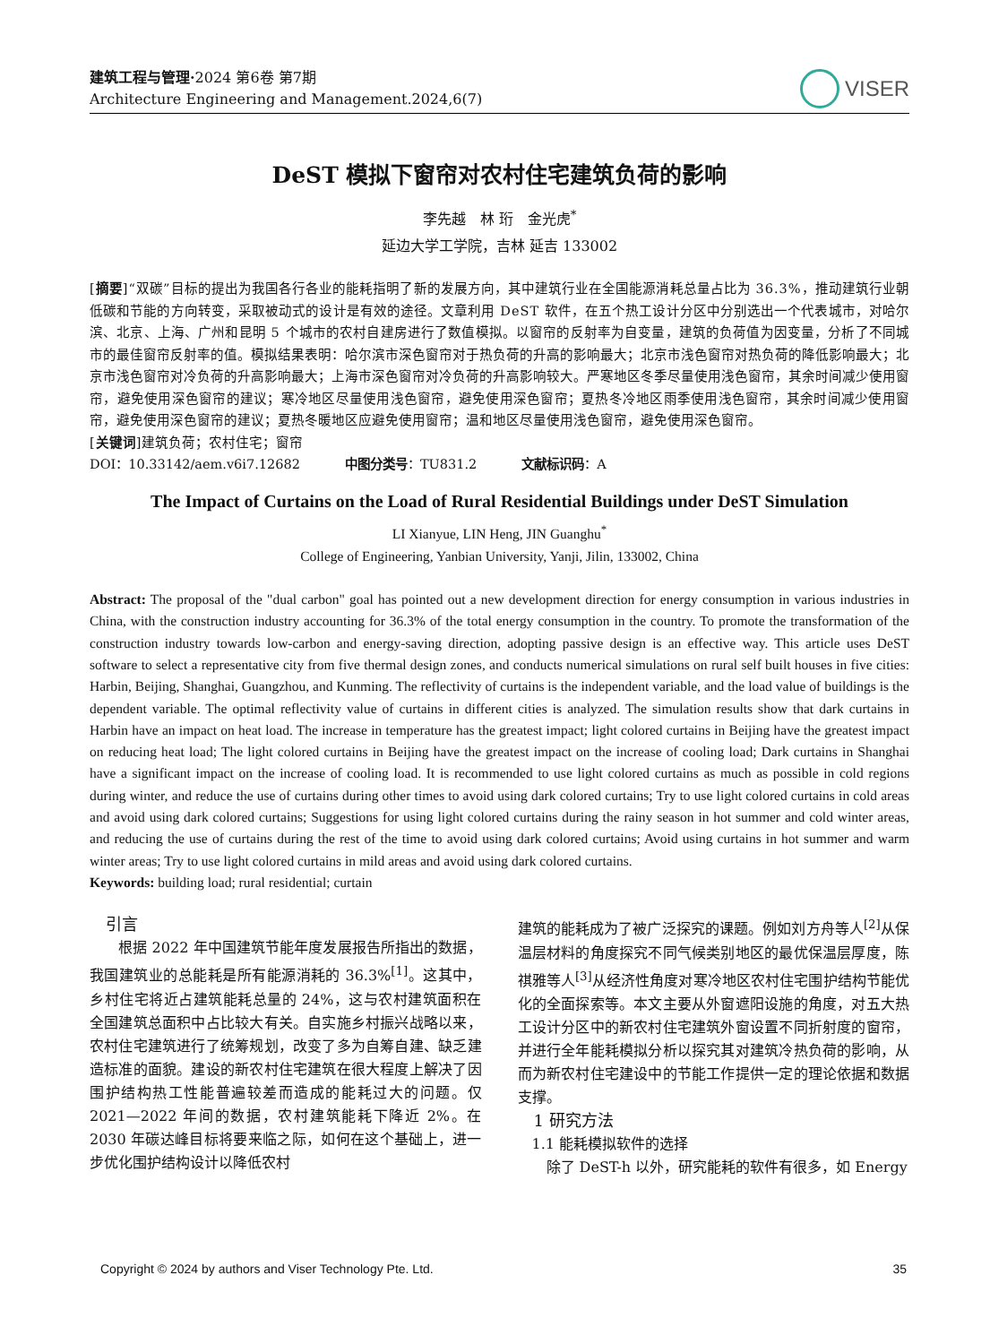建筑工程与管理·2024 第6卷 第7期
Architecture Engineering and Management.2024,6(7)
VISER
DeST 模拟下窗帘对农村住宅建筑负荷的影响
李先越　林 珩　金光虎<sup>*</sup>
延边大学工学院，吉林 延吉 133002
[摘要]“双碳”目标的提出为我国各行各业的能耗指明了新的发展方向，其中建筑行业在全国能源消耗总量占比为 36.3%，推动建筑行业朝低碳和节能的方向转变，采取被动式的设计是有效的途径。文章利用 DeST 软件，在五个热工设计分区中分别选出一个代表城市，对哈尔滨、北京、上海、广州和昆明 5 个城市的农村自建房进行了数值模拟。以窗帘的反射率为自变量，建筑的负荷值为因变量，分析了不同城市的最佳窗帘反射率的值。模拟结果表明：哈尔滨市深色窗帘对于热负荷的升高的影响最大；北京市浅色窗帘对热负荷的降低影响最大；北京市浅色窗帘对冷负荷的升高影响最大；上海市深色窗帘对冷负荷的升高影响较大。严寒地区冬季尽量使用浅色窗帘，其余时间减少使用窗帘，避免使用深色窗帘的建议；寒冷地区尽量使用浅色窗帘，避免使用深色窗帘；夏热冬冷地区雨季使用浅色窗帘，其余时间减少使用窗帘，避免使用深色窗帘的建议；夏热冬暖地区应避免使用窗帘；温和地区尽量使用浅色窗帘，避免使用深色窗帘。
[关键词]建筑负荷；农村住宅；窗帘
DOI：10.33142/aem.v6i7.12682 中图分类号：TU831.2 文献标识码：A
The Impact of Curtains on the Load of Rural Residential Buildings under DeST Simulation
LI Xianyue, LIN Heng, JIN Guanghu<sup>*</sup>
College of Engineering, Yanbian University, Yanji, Jilin, 133002, China
Abstract: The proposal of the "dual carbon" goal has pointed out a new development direction for energy consumption in various industries in China, with the construction industry accounting for 36.3% of the total energy consumption in the country. To promote the transformation of the construction industry towards low-carbon and energy-saving direction, adopting passive design is an effective way. This article uses DeST software to select a representative city from five thermal design zones, and conducts numerical simulations on rural self built houses in five cities: Harbin, Beijing, Shanghai, Guangzhou, and Kunming. The reflectivity of curtains is the independent variable, and the load value of buildings is the dependent variable. The optimal reflectivity value of curtains in different cities is analyzed. The simulation results show that dark curtains in Harbin have an impact on heat load. The increase in temperature has the greatest impact; light colored curtains in Beijing have the greatest impact on reducing heat load; The light colored curtains in Beijing have the greatest impact on the increase of cooling load; Dark curtains in Shanghai have a significant impact on the increase of cooling load. It is recommended to use light colored curtains as much as possible in cold regions during winter, and reduce the use of curtains during other times to avoid using dark colored curtains; Try to use light colored curtains in cold areas and avoid using dark colored curtains; Suggestions for using light colored curtains during the rainy season in hot summer and cold winter areas, and reducing the use of curtains during the rest of the time to avoid using dark colored curtains; Avoid using curtains in hot summer and warm winter areas; Try to use light colored curtains in mild areas and avoid using dark colored curtains.
Keywords: building load; rural residential; curtain
　引言
　　根据 2022 年中国建筑节能年度发展报告所指出的数据，我国建筑业的总能耗是所有能源消耗的 36.3%<sup>[1]</sup>。这其中，乡村住宅将近占建筑能耗总量的 24%，这与农村建筑面积在全国建筑总面积中占比较大有关。自实施乡村振兴战略以来，农村住宅建筑进行了统筹规划，改变了多为自筹自建、缺乏建造标准的面貌。建设的新农村住宅建筑在很大程度上解决了因围护结构热工性能普遍较差而造成的能耗过大的问题。仅 2021—2022 年间的数据，农村建筑能耗下降近 2%。在 2030 年碳达峰目标将要来临之际，如何在这个基础上，进一步优化围护结构设计以降低农村
建筑的能耗成为了被广泛探究的课题。例如刘方舟等人<sup>[2]</sup>从保温层材料的角度探究不同气候类别地区的最优保温层厚度，陈祺雅等人<sup>[3]</sup>从经济性角度对寒冷地区农村住宅围护结构节能优化的全面探索等。本文主要从外窗遮阳设施的角度，对五大热工设计分区中的新农村住宅建筑外窗设置不同折射度的窗帘，并进行全年能耗模拟分析以探究其对建筑冷热负荷的影响，从而为新农村住宅建设中的节能工作提供一定的理论依据和数据支撑。
　1 研究方法
　1.1 能耗模拟软件的选择
　　除了 DeST-h 以外，研究能耗的软件有很多，如 Energy
Copyright © 2024 by authors and Viser Technology Pte. Ltd. 35